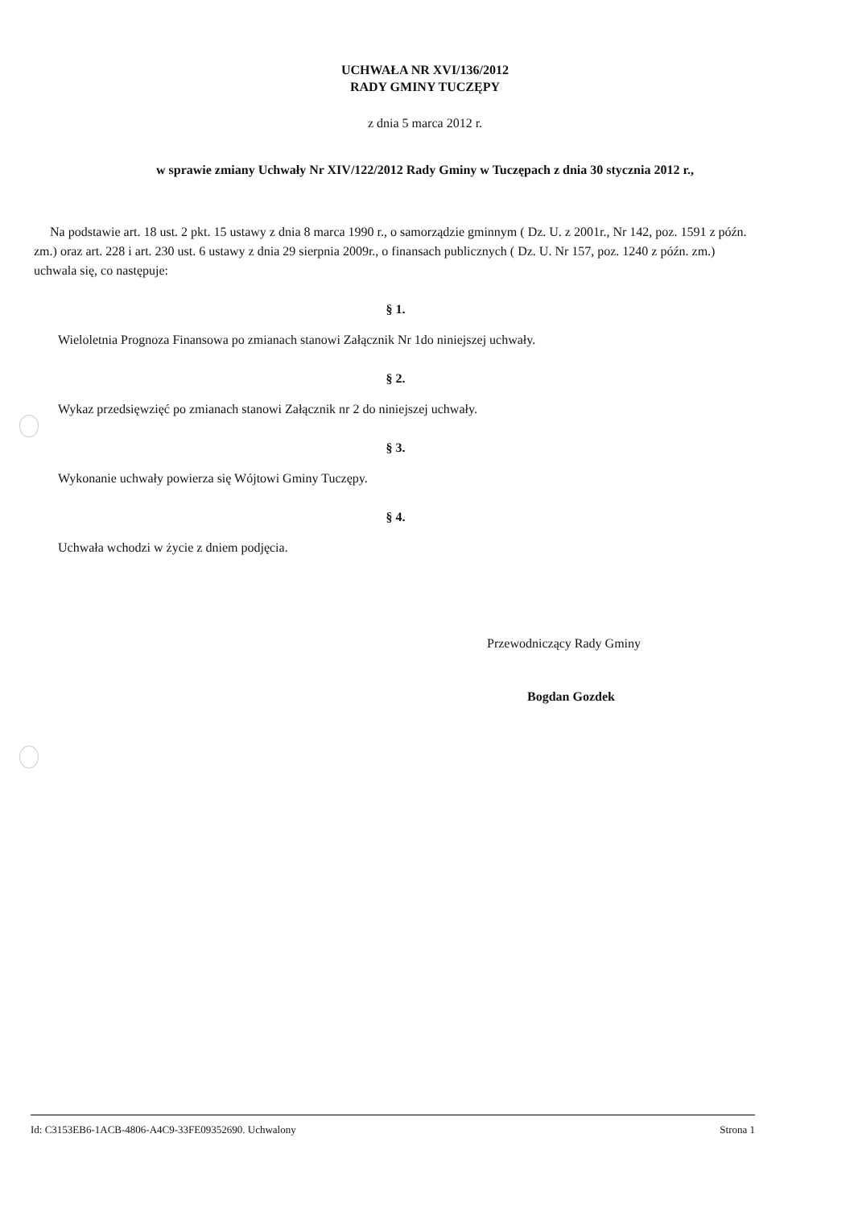UCHWAŁA NR XVI/136/2012
RADY GMINY TUCZĘPY
z dnia 5 marca 2012 r.
w sprawie zmiany Uchwały Nr XIV/122/2012 Rady Gminy w Tuczępach z dnia 30 stycznia 2012 r.,
Na podstawie art. 18 ust. 2 pkt. 15 ustawy z dnia 8 marca 1990 r., o samorządzie gminnym ( Dz. U. z 2001r., Nr 142, poz. 1591 z późn. zm.) oraz art. 228 i art. 230 ust. 6 ustawy z dnia 29 sierpnia 2009r., o finansach publicznych ( Dz. U. Nr 157, poz. 1240 z późn. zm.) uchwala się, co następuje:
§ 1.
Wieloletnia Prognoza Finansowa po zmianach stanowi Załącznik Nr 1do niniejszej uchwały.
§ 2.
Wykaz przedsięwzięć po zmianach stanowi Załącznik nr 2 do niniejszej uchwały.
§ 3.
Wykonanie uchwały powierza się Wójtowi Gminy Tuczępy.
§ 4.
Uchwała wchodzi w życie z dniem podjęcia.
Przewodniczący Rady Gminy
Bogdan Gozdek
Id: C3153EB6-1ACB-4806-A4C9-33FE09352690. Uchwalony Strona 1